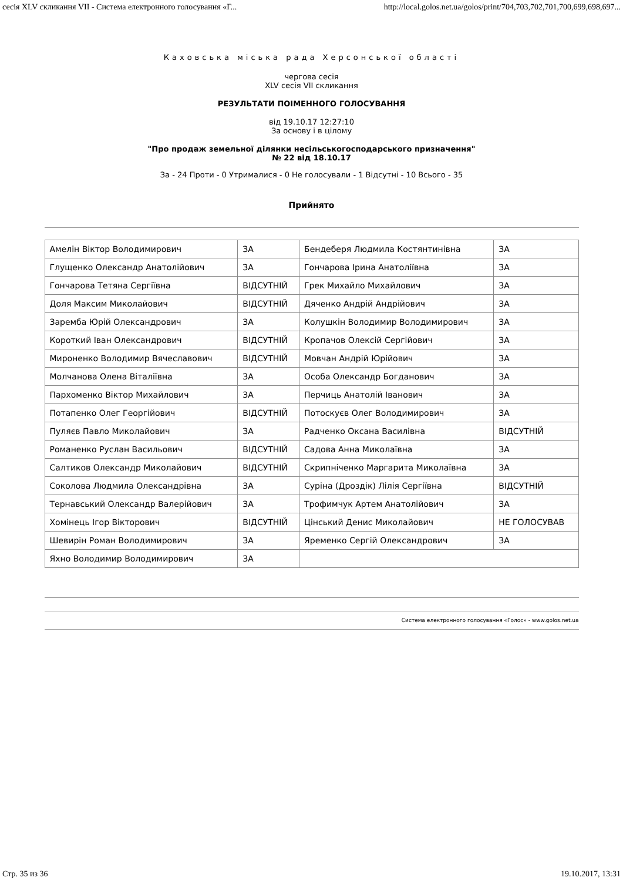сесія XLV скликання VII - Система електронного голосування «Г... http://local.golos.net.ua/golos/print/704,703,702,701,700,699,698,697...
Каховська міська рада Херсонської області
чергова сесія
XLV сесія VII скликання
РЕЗУЛЬТАТИ ПОІМЕННОГО ГОЛОСУВАННЯ
від 19.10.17 12:27:10
За основу і в цілому
"Про продаж земельної ділянки несільськогосподарського призначення"
№ 22 від 18.10.17
За - 24 Проти - 0 Утрималися - 0 Не голосували - 1 Відсутні - 10 Всього - 35
Прийнято
| Амелін Віктор Володимирович | ЗА | Бендеберя Людмила Костянтинівна | ЗА |
| Глущенко Олександр Анатолійович | ЗА | Гончарова Ірина Анатоліївна | ЗА |
| Гончарова Тетяна Сергіївна | ВІДСУТНІЙ | Грек Михайло Михайлович | ЗА |
| Доля Максим Миколайович | ВІДСУТНІЙ | Дяченко Андрій Андрійович | ЗА |
| Заремба Юрій Олександрович | ЗА | Колушкін Володимир Володимирович | ЗА |
| Короткий Іван Олександрович | ВІДСУТНІЙ | Кропачов Олексій Сергійович | ЗА |
| Мироненко Володимир Вячеславович | ВІДСУТНІЙ | Мовчан Андрій Юрійович | ЗА |
| Молчанова Олена Віталіївна | ЗА | Особа Олександр Богданович | ЗА |
| Пархоменко Віктор Михайлович | ЗА | Перчиць Анатолій Іванович | ЗА |
| Потапенко Олег Георгійович | ВІДСУТНІЙ | Потоскуєв Олег Володимирович | ЗА |
| Пуляєв Павло Миколайович | ЗА | Радченко Оксана Василівна | ВІДСУТНІЙ |
| Романенко Руслан Васильович | ВІДСУТНІЙ | Садова Анна Миколаївна | ЗА |
| Салтиков Олександр Миколайович | ВІДСУТНІЙ | Скрипніченко Маргарита Миколаївна | ЗА |
| Соколова Людмила Олександрівна | ЗА | Суріна (Дроздік) Лілія Сергіївна | ВІДСУТНІЙ |
| Тернавський Олександр Валерійович | ЗА | Трофимчук Артем Анатолійович | ЗА |
| Хомінець Ігор Вікторович | ВІДСУТНІЙ | Цінський Денис Миколайович | НЕ ГОЛОСУВАВ |
| Шевирін Роман Володимирович | ЗА | Яременко Сергій Олександрович | ЗА |
| Яхно Володимир Володимирович | ЗА | | |
Система електронного голосування «Голос» - www.golos.net.ua
Стр. 35 из 36 19.10.2017, 13:31